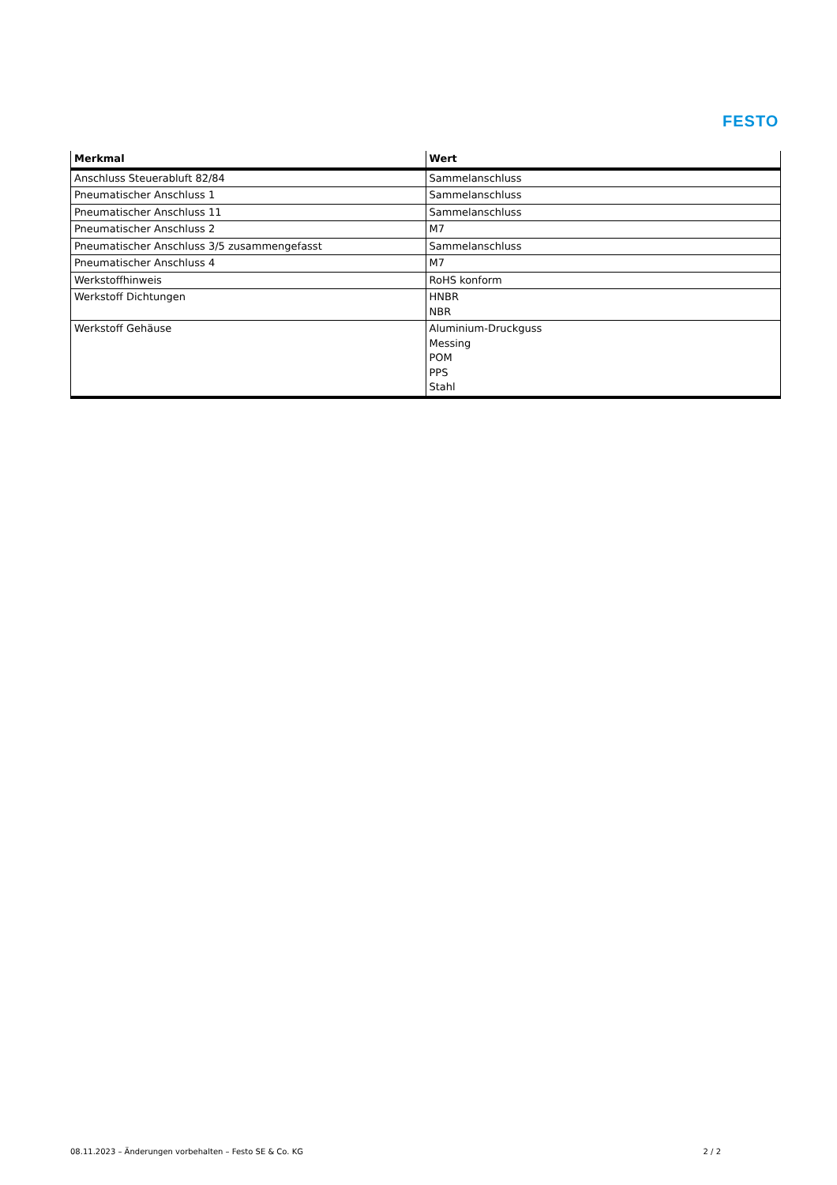FESTO
| Merkmal | Wert |
| --- | --- |
| Anschluss Steuerabluft 82/84 | Sammelanschluss |
| Pneumatischer Anschluss 1 | Sammelanschluss |
| Pneumatischer Anschluss 11 | Sammelanschluss |
| Pneumatischer Anschluss 2 | M7 |
| Pneumatischer Anschluss 3/5 zusammengefasst | Sammelanschluss |
| Pneumatischer Anschluss 4 | M7 |
| Werkstoffhinweis | RoHS konform |
| Werkstoff Dichtungen | HNBR NBR |
| Werkstoff Gehäuse | Aluminium-Druckguss Messing POM PPS Stahl |
08.11.2023 – Änderungen vorbehalten – Festo SE & Co. KG 2 / 2